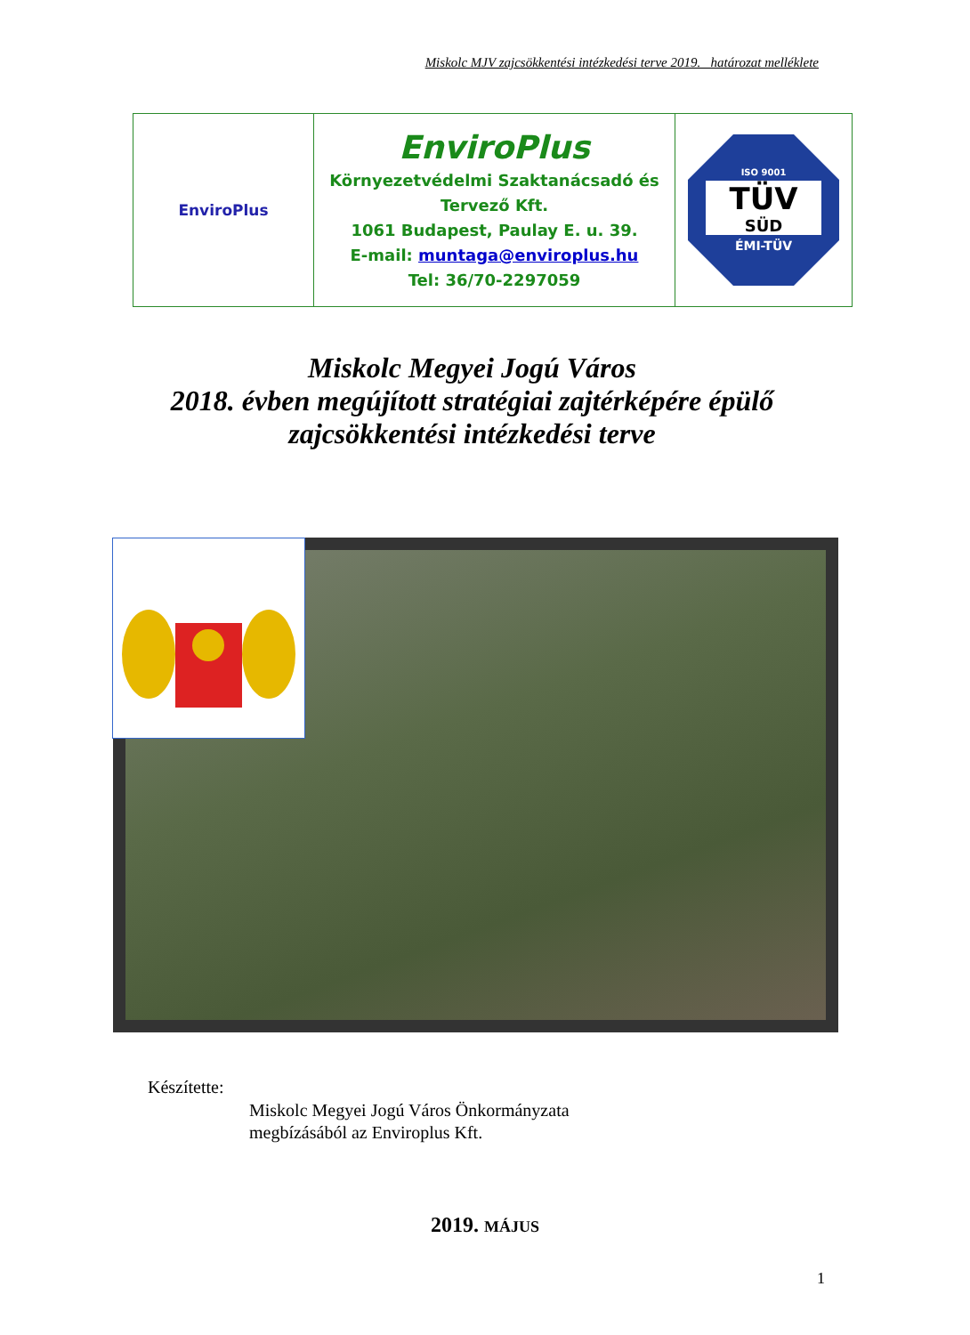Miskolc MJV zajcsökkentési intézkedési terve 2019. határozat melléklete
| EnviroPlus | EnviroPlus Környezetvédelmi Szaktanácsadó és Tervező Kft. 1061 Budapest, Paulay E. u. 39. E-mail: muntaga@enviroplus.hu Tel: 36/70-2297059 | ISO 9001 TÜV SÜD ÉMI-TÜV |
Miskolc Megyei Jogú Város
2018. évben megújított stratégiai zajtérképére épülő
zajcsökkentési intézkedési terve
Készítette:
Miskolc Megyei Jogú Város Önkormányzata
megbízásából az Enviroplus Kft.
2019. MÁJUS
1